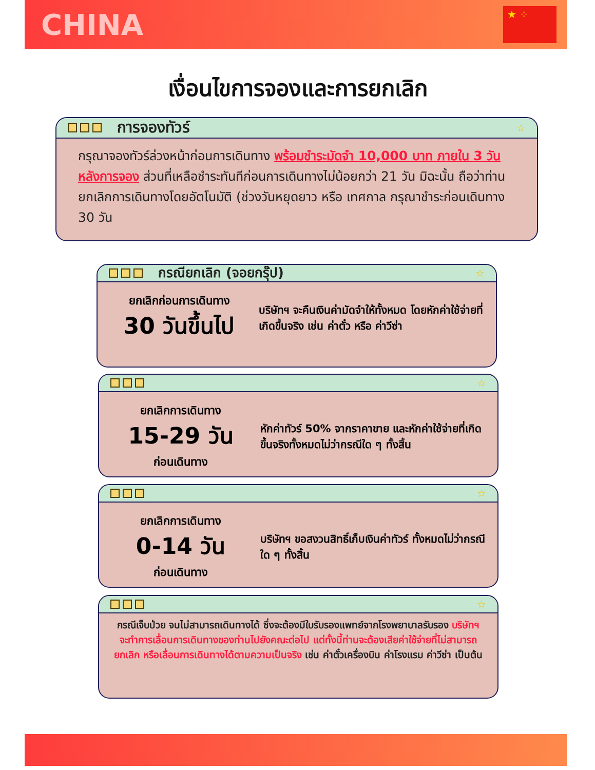CHINA
★ ⁘
เงื่อนไขการจองและการยกเลิก
การจองทัวร์ ☆
กรุณาจองทัวร์ล่วงหน้าก่อนการเดินทาง พร้อมชำระมัดจำ 10,000 บาท ภายใน 3 วันหลังการจอง ส่วนที่เหลือชำระทันทีก่อนการเดินทางไม่น้อยกว่า 21 วัน มิฉะนั้น ถือว่าท่านยกเลิกการเดินทางโดยอัตโนมัติ (ช่วงวันหยุดยาว หรือ เทศกาล กรุณาชำระก่อนเดินทาง 30 วัน
กรณียกเลิก (จอยกรุ๊ป) ☆
ยกเลิกก่อนการเดินทาง
30 วันขึ้นไป
บริษัทฯ จะคืนเงินค่ามัดจำให้ทั้งหมด โดยหักค่าใช้จ่ายที่เกิดขึ้นจริง เช่น ค่าตั๋ว หรือ ค่าวีซ่า
☆
ยกเลิกการเดินทาง
15-29 วัน
ก่อนเดินทาง
หักค่าทัวร์ 50% จากราคาขาย และหักค่าใช้จ่ายที่เกิดขึ้นจริงทั้งหมดไม่ว่ากรณีใด ๆ ทั้งสิ้น
☆
ยกเลิกการเดินทาง
0-14 วัน
ก่อนเดินทาง
บริษัทฯ ขอสงวนสิทธิ์เก็บเงินค่าทัวร์ ทั้งหมดไม่ว่ากรณีใด ๆ ทั้งสิ้น
☆
กรณีเจ็บป่วย จนไม่สามารถเดินทางได้ ซึ่งจะต้องมีใบรับรองแพทย์จากโรงพยาบาลรับรอง บริษัทฯ จะทำการเลื่อนการเดินทางของท่านไปยังคณะต่อไป แต่ทั้งนี้ท่านจะต้องเสียค่าใช้จ่ายที่ไม่สามารถยกเลิก หรือเลื่อนการเดินทางได้ตามความเป็นจริง เช่น ค่าตั๋วเครื่องบิน ค่าโรงแรม ค่าวีซ่า เป็นต้น